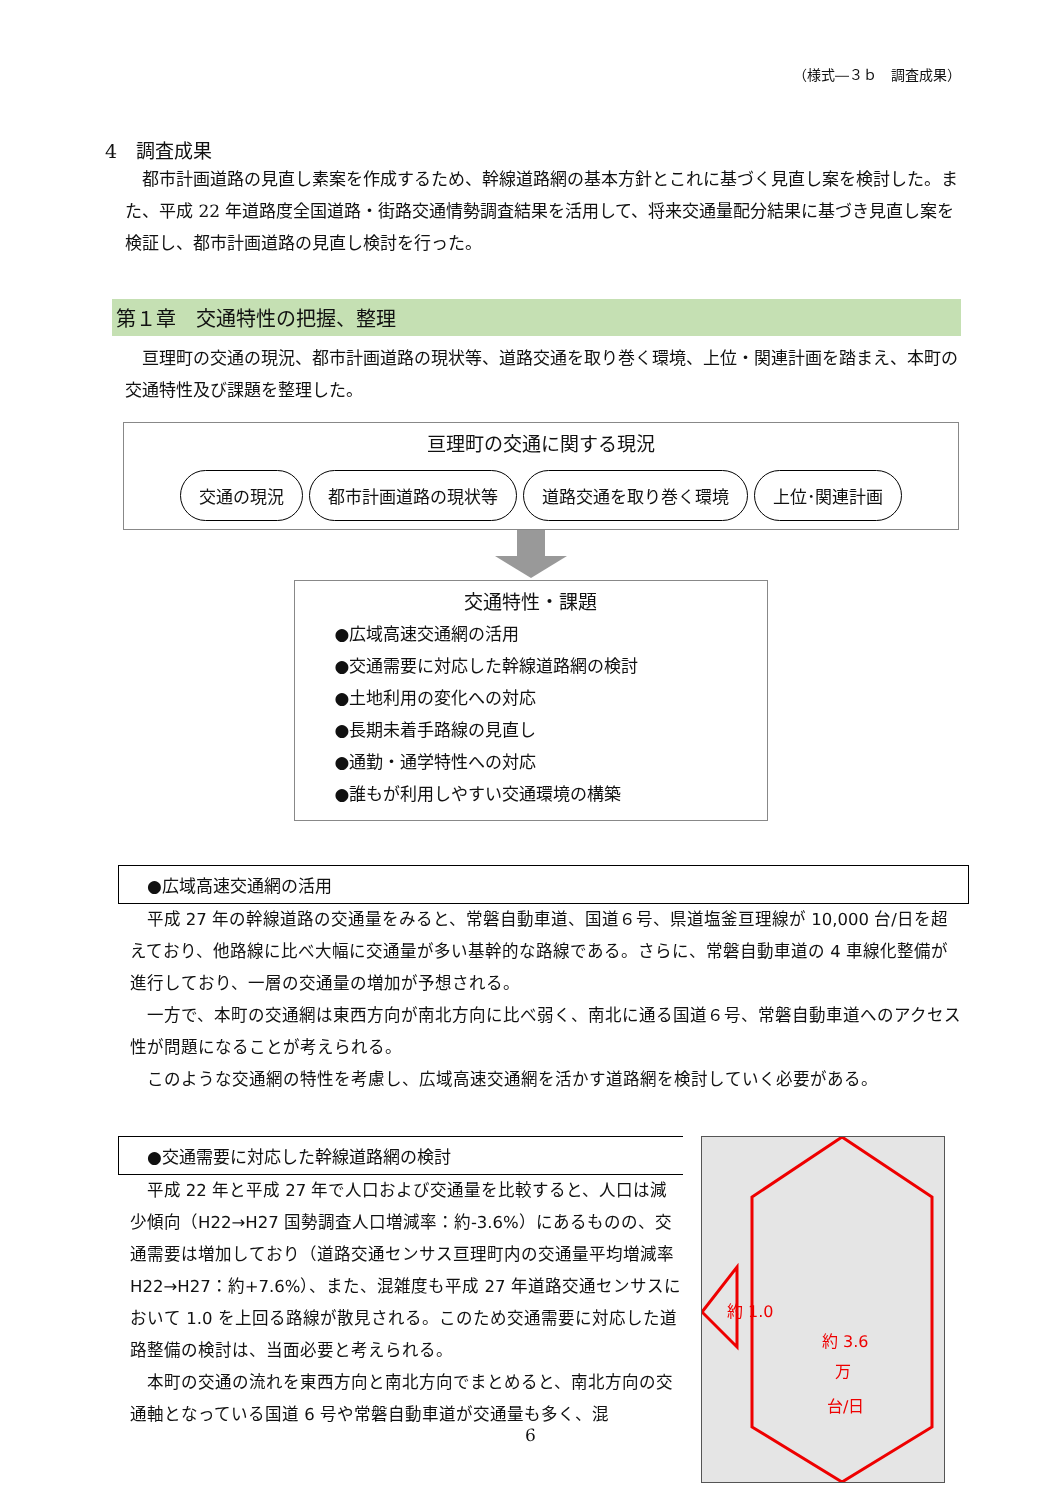（様式―３ｂ　調査成果）
4　調査成果
都市計画道路の見直し素案を作成するため、幹線道路網の基本方針とこれに基づく見直し案を検討した。また、平成 22 年道路度全国道路・街路交通情勢調査結果を活用して、将来交通量配分結果に基づき見直し案を検証し、都市計画道路の見直し検討を行った。
第１章　交通特性の把握、整理
亘理町の交通の現況、都市計画道路の現状等、道路交通を取り巻く環境、上位・関連計画を踏まえ、本町の交通特性及び課題を整理した。
亘理町の交通に関する現況
交通の現況 都市計画道路の現状等 道路交通を取り巻く環境 上位･関連計画
交通特性・課題
●広域高速交通網の活用
●交通需要に対応した幹線道路網の検討
●土地利用の変化への対応
●長期未着手路線の見直し
●通勤・通学特性への対応
●誰もが利用しやすい交通環境の構築
●広域高速交通網の活用
平成 27 年の幹線道路の交通量をみると、常磐自動車道、国道６号、県道塩釜亘理線が 10,000 台/日を超えており、他路線に比べ大幅に交通量が多い基幹的な路線である。さらに、常磐自動車道の 4 車線化整備が進行しており、一層の交通量の増加が予想される。
一方で、本町の交通網は東西方向が南北方向に比べ弱く、南北に通る国道６号、常磐自動車道へのアクセス性が問題になることが考えられる。
このような交通網の特性を考慮し、広域高速交通網を活かす道路網を検討していく必要がある。
●交通需要に対応した幹線道路網の検討
平成 22 年と平成 27 年で人口および交通量を比較すると、人口は減少傾向（H22→H27 国勢調査人口増減率：約-3.6%）にあるものの、交通需要は増加しており（道路交通センサス亘理町内の交通量平均増減率 H22→H27：約+7.6%）、また、混雑度も平成 27 年道路交通センサスにおいて 1.0 を上回る路線が散見される。このため交通需要に対応した道路整備の検討は、当面必要と考えられる。
本町の交通の流れを東西方向と南北方向でまとめると、南北方向の交通軸となっている国道 6 号や常磐自動車道が交通量も多く、混
約 1.0
約 3.6
万
台/日
6